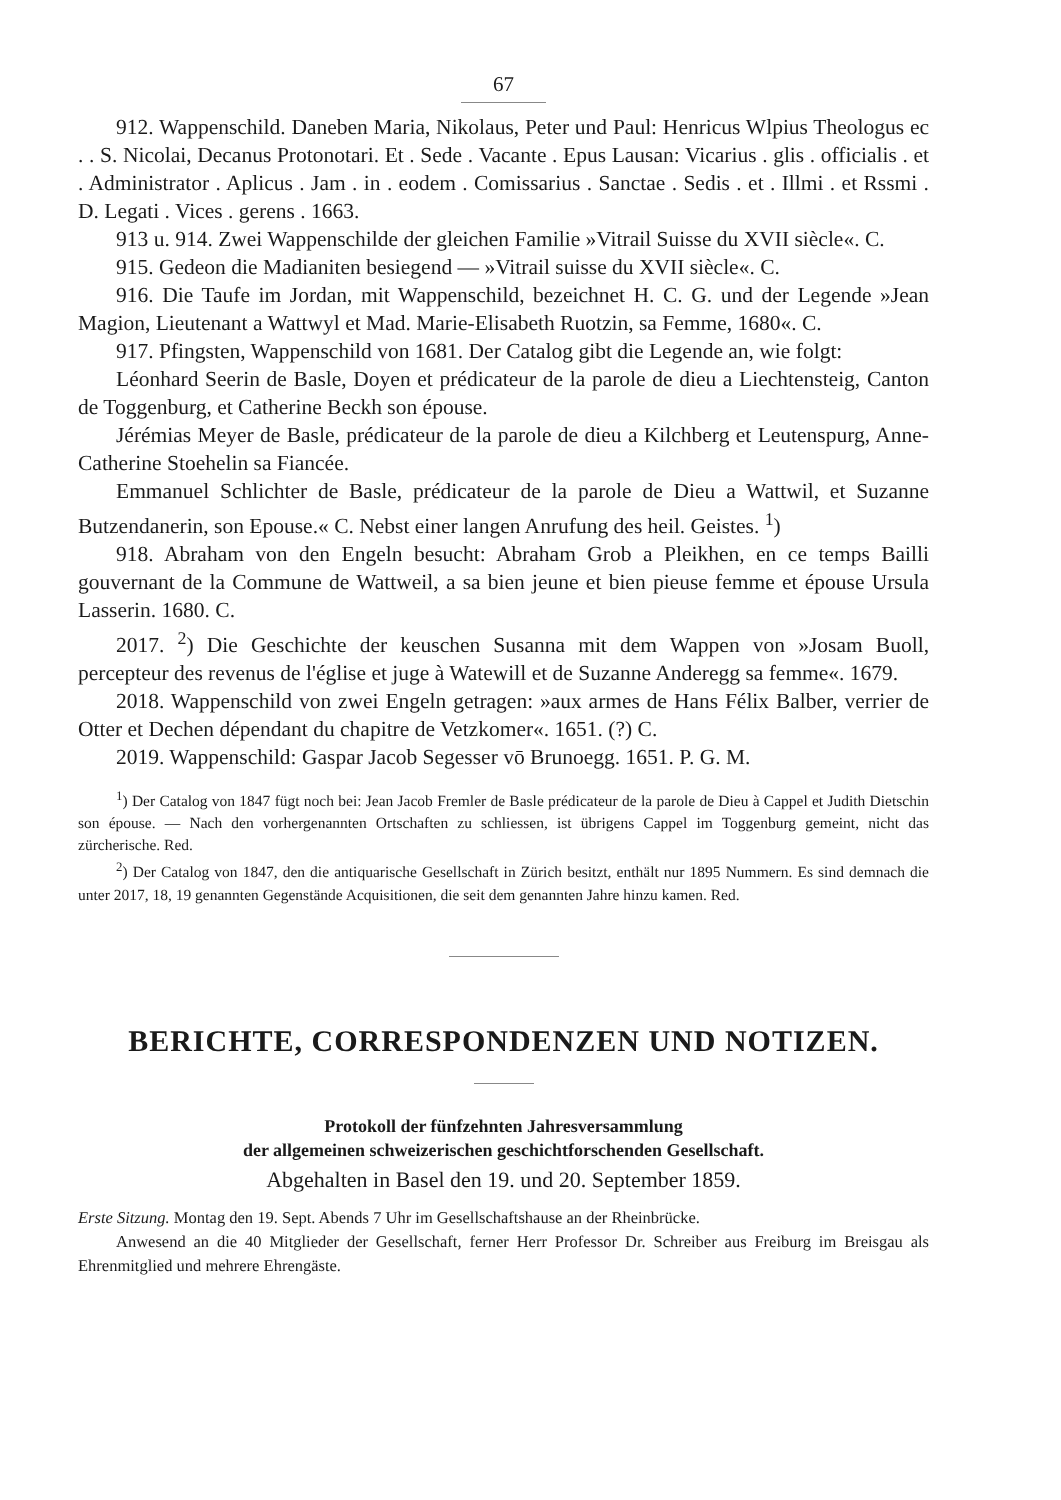67
912. Wappenschild. Daneben Maria, Nikolaus, Peter und Paul: Henricus Wlpius Theologus ec . . S. Nicolai, Decanus Protonotari. Et . Sede . Vacante . Epus Lausan: Vicarius . glis . officialis . et . Administrator . Aplicus . Jam . in . eodem . Comissarius . Sanctae . Sedis . et . Illmi . et Rssmi . D. Legati . Vices . gerens . 1663.
913 u. 914. Zwei Wappenschilde der gleichen Familie »Vitrail Suisse du XVII siècle«. C.
915. Gedeon die Madianiten besiegend — »Vitrail suisse du XVII siècle«. C.
916. Die Taufe im Jordan, mit Wappenschild, bezeichnet H. C. G. und der Legende »Jean Magion, Lieutenant a Wattwyl et Mad. Marie-Elisabeth Ruotzin, sa Femme, 1680«. C.
917. Pfingsten, Wappenschild von 1681. Der Catalog gibt die Legende an, wie folgt:
Léonhard Seerin de Basle, Doyen et prédicateur de la parole de dieu a Liechtensteig, Canton de Toggenburg, et Catherine Beckh son épouse.
Jérémias Meyer de Basle, prédicateur de la parole de dieu a Kilchberg et Leutenspurg, Anne-Catherine Stoehelin sa Fiancée.
Emmanuel Schlichter de Basle, prédicateur de la parole de Dieu a Wattwil, et Suzanne Butzendanerin, son Epouse.« C. Nebst einer langen Anrufung des heil. Geistes. <sup>1</sup>)
918. Abraham von den Engeln besucht: Abraham Grob a Pleikhen, en ce temps Bailli gouvernant de la Commune de Wattweil, a sa bien jeune et bien pieuse femme et épouse Ursula Lasserin. 1680. C.
2017. <sup>2</sup>) Die Geschichte der keuschen Susanna mit dem Wappen von »Josam Buoll, percepteur des revenus de l'église et juge à Watewill et de Suzanne Anderegg sa femme«. 1679.
2018. Wappenschild von zwei Engeln getragen: »aux armes de Hans Félix Balber, verrier de Otter et Dechen dépendant du chapitre de Vetzkomer«. 1651. (?) C.
2019. Wappenschild: Gaspar Jacob Segesser vō Brunoegg. 1651. P. G. M.
<sup>1</sup>) Der Catalog von 1847 fügt noch bei: Jean Jacob Fremler de Basle prédicateur de la parole de Dieu à Cappel et Judith Dietschin son épouse. — Nach den vorhergenannten Ortschaften zu schliessen, ist übrigens Cappel im Toggenburg gemeint, nicht das zürcherische. Red.
<sup>2</sup>) Der Catalog von 1847, den die antiquarische Gesellschaft in Zürich besitzt, enthält nur 1895 Nummern. Es sind demnach die unter 2017, 18, 19 genannten Gegenstände Acquisitionen, die seit dem genannten Jahre hinzu kamen. Red.
BERICHTE, CORRESPONDENZEN UND NOTIZEN.
Protokoll der fünfzehnten Jahresversammlung
der allgemeinen schweizerischen geschichtforschenden Gesellschaft.
Abgehalten in Basel den 19. und 20. September 1859.
Erste Sitzung. Montag den 19. Sept. Abends 7 Uhr im Gesellschaftshause an der Rheinbrücke.
Anwesend an die 40 Mitglieder der Gesellschaft, ferner Herr Professor Dr. Schreiber aus Freiburg im Breisgau als Ehrenmitglied und mehrere Ehrengäste.